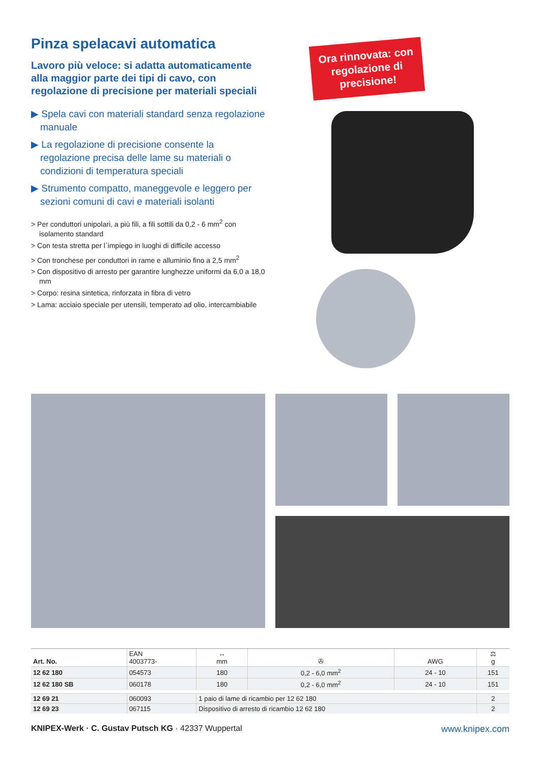Pinza spelacavi automatica
Lavoro più veloce: si adatta automaticamente alla maggior parte dei tipi di cavo, con regolazione di precisione per materiali speciali
▶ Spela cavi con materiali standard senza regolazione manuale
▶ La regolazione di precisione consente la regolazione precisa delle lame su materiali o condizioni di temperatura speciali
▶ Strumento compatto, maneggevole e leggero per sezioni comuni di cavi e materiali isolanti
> Per conduttori unipolari, a più fili, a fili sottili da 0,2 - 6 mm<sup>2</sup> con isolamento standard
> Con testa stretta per l´impiego in luoghi di difficile accesso
> Con tronchese per conduttori in rame e alluminio fino a 2,5 mm<sup>2</sup>
> Con dispositivo di arresto per garantire lunghezze uniformi da 6,0 a 18,0 mm
> Corpo: resina sintetica, rinforzata in fibra di vetro
> Lama: acciaio speciale per utensili, temperato ad olio, intercambiabile
Ora rinnovata: con regolazione di precisione!
| Art. No. | EAN 4003773- | ↔ mm | ✇ | AWG | ⚖ g |
| --- | --- | --- | --- | --- | --- |
| 12 62 180 | 054573 | 180 | 0,2 - 6,0 mm<sup>2</sup> | 24 - 10 | 151 |
| 12 62 180 SB | 060178 | 180 | 0,2 - 6,0 mm<sup>2</sup> | 24 - 10 | 151 |
| 12 69 21 | 060093 | 1 paio di lame di ricambio per 12 62 180 | | | 2 |
| 12 69 23 | 067115 | Dispositivo di arresto di ricambio 12 62 180 | | | 2 |
KNIPEX-Werk · C. Gustav Putsch KG · 42337 Wuppertal www.knipex.com